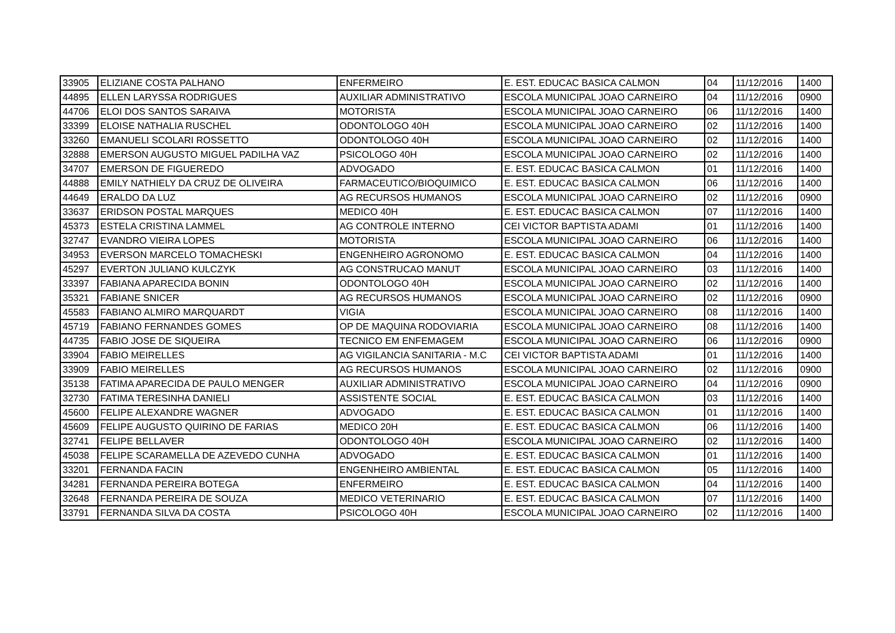| 33905 | ELIZIANE COSTA PALHANO | ENFERMEIRO | E. EST. EDUCAC BASICA CALMON | 04 | 11/12/2016 | 1400 |
| 44895 | ELLEN LARYSSA RODRIGUES | AUXILIAR ADMINISTRATIVO | ESCOLA MUNICIPAL JOAO CARNEIRO | 04 | 11/12/2016 | 0900 |
| 44706 | ELOI DOS SANTOS SARAIVA | MOTORISTA | ESCOLA MUNICIPAL JOAO CARNEIRO | 06 | 11/12/2016 | 1400 |
| 33399 | ELOISE NATHALIA RUSCHEL | ODONTOLOGO 40H | ESCOLA MUNICIPAL JOAO CARNEIRO | 02 | 11/12/2016 | 1400 |
| 33260 | EMANUELI SCOLARI ROSSETTO | ODONTOLOGO 40H | ESCOLA MUNICIPAL JOAO CARNEIRO | 02 | 11/12/2016 | 1400 |
| 32888 | EMERSON AUGUSTO MIGUEL PADILHA VAZ | PSICOLOGO 40H | ESCOLA MUNICIPAL JOAO CARNEIRO | 02 | 11/12/2016 | 1400 |
| 34707 | EMERSON DE FIGUEREDO | ADVOGADO | E. EST. EDUCAC BASICA CALMON | 01 | 11/12/2016 | 1400 |
| 44888 | EMILY NATHIELY DA CRUZ DE OLIVEIRA | FARMACEUTICO/BIOQUIMICO | E. EST. EDUCAC BASICA CALMON | 06 | 11/12/2016 | 1400 |
| 44649 | ERALDO DA LUZ | AG RECURSOS HUMANOS | ESCOLA MUNICIPAL JOAO CARNEIRO | 02 | 11/12/2016 | 0900 |
| 33637 | ERIDSON POSTAL MARQUES | MEDICO 40H | E. EST. EDUCAC BASICA CALMON | 07 | 11/12/2016 | 1400 |
| 45373 | ESTELA CRISTINA LAMMEL | AG CONTROLE INTERNO | CEI VICTOR BAPTISTA ADAMI | 01 | 11/12/2016 | 1400 |
| 32747 | EVANDRO VIEIRA LOPES | MOTORISTA | ESCOLA MUNICIPAL JOAO CARNEIRO | 06 | 11/12/2016 | 1400 |
| 34953 | EVERSON MARCELO TOMACHESKI | ENGENHEIRO AGRONOMO | E. EST. EDUCAC BASICA CALMON | 04 | 11/12/2016 | 1400 |
| 45297 | EVERTON JULIANO KULCZYK | AG CONSTRUCAO MANUT | ESCOLA MUNICIPAL JOAO CARNEIRO | 03 | 11/12/2016 | 1400 |
| 33397 | FABIANA APARECIDA BONIN | ODONTOLOGO 40H | ESCOLA MUNICIPAL JOAO CARNEIRO | 02 | 11/12/2016 | 1400 |
| 35321 | FABIANE SNICER | AG RECURSOS HUMANOS | ESCOLA MUNICIPAL JOAO CARNEIRO | 02 | 11/12/2016 | 0900 |
| 45583 | FABIANO ALMIRO MARQUARDT | VIGIA | ESCOLA MUNICIPAL JOAO CARNEIRO | 08 | 11/12/2016 | 1400 |
| 45719 | FABIANO FERNANDES GOMES | OP DE MAQUINA RODOVIARIA | ESCOLA MUNICIPAL JOAO CARNEIRO | 08 | 11/12/2016 | 1400 |
| 44735 | FABIO JOSE DE SIQUEIRA | TECNICO EM ENFEMAGEM | ESCOLA MUNICIPAL JOAO CARNEIRO | 06 | 11/12/2016 | 0900 |
| 33904 | FABIO MEIRELLES | AG VIGILANCIA SANITARIA - M.C | CEI VICTOR BAPTISTA ADAMI | 01 | 11/12/2016 | 1400 |
| 33909 | FABIO MEIRELLES | AG RECURSOS HUMANOS | ESCOLA MUNICIPAL JOAO CARNEIRO | 02 | 11/12/2016 | 0900 |
| 35138 | FATIMA APARECIDA DE PAULO MENGER | AUXILIAR ADMINISTRATIVO | ESCOLA MUNICIPAL JOAO CARNEIRO | 04 | 11/12/2016 | 0900 |
| 32730 | FATIMA TERESINHA DANIELI | ASSISTENTE SOCIAL | E. EST. EDUCAC BASICA CALMON | 03 | 11/12/2016 | 1400 |
| 45600 | FELIPE ALEXANDRE WAGNER | ADVOGADO | E. EST. EDUCAC BASICA CALMON | 01 | 11/12/2016 | 1400 |
| 45609 | FELIPE AUGUSTO QUIRINO DE FARIAS | MEDICO 20H | E. EST. EDUCAC BASICA CALMON | 06 | 11/12/2016 | 1400 |
| 32741 | FELIPE BELLAVER | ODONTOLOGO 40H | ESCOLA MUNICIPAL JOAO CARNEIRO | 02 | 11/12/2016 | 1400 |
| 45038 | FELIPE SCARAMELLA DE AZEVEDO CUNHA | ADVOGADO | E. EST. EDUCAC BASICA CALMON | 01 | 11/12/2016 | 1400 |
| 33201 | FERNANDA FACIN | ENGENHEIRO AMBIENTAL | E. EST. EDUCAC BASICA CALMON | 05 | 11/12/2016 | 1400 |
| 34281 | FERNANDA PEREIRA BOTEGA | ENFERMEIRO | E. EST. EDUCAC BASICA CALMON | 04 | 11/12/2016 | 1400 |
| 32648 | FERNANDA PEREIRA DE SOUZA | MEDICO VETERINARIO | E. EST. EDUCAC BASICA CALMON | 07 | 11/12/2016 | 1400 |
| 33791 | FERNANDA SILVA DA COSTA | PSICOLOGO 40H | ESCOLA MUNICIPAL JOAO CARNEIRO | 02 | 11/12/2016 | 1400 |